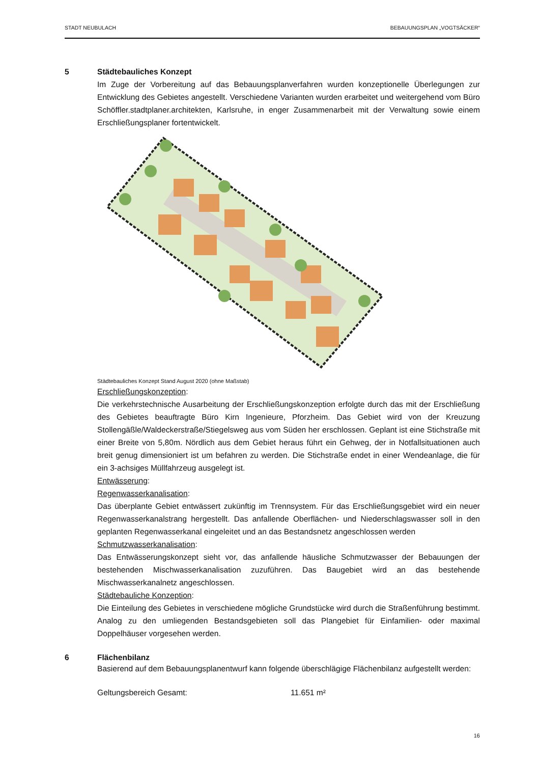STADT NEUBULACH BEBAUUNGSPLAN „VOGTSÄCKER“
5 Städtebauliches Konzept
Im Zuge der Vorbereitung auf das Bebauungsplanverfahren wurden konzeptionelle Überlegungen zur Entwicklung des Gebietes angestellt. Verschiedene Varianten wurden erarbeitet und weitergehend vom Büro Schöffler.stadtplaner.architekten, Karlsruhe, in enger Zusammenarbeit mit der Verwaltung sowie einem Erschließungsplaner fortentwickelt.
Städtebauliches Konzept Stand August 2020 (ohne Maßstab)
Erschließungskonzeption:
Die verkehrstechnische Ausarbeitung der Erschließungskonzeption erfolgte durch das mit der Erschließung des Gebietes beauftragte Büro Kirn Ingenieure, Pforzheim. Das Gebiet wird von der Kreuzung Stollengäßle/Waldeckerstraße/Stiegelsweg aus vom Süden her erschlossen. Geplant ist eine Stichstraße mit einer Breite von 5,80m. Nördlich aus dem Gebiet heraus führt ein Gehweg, der in Notfallsituationen auch breit genug dimensioniert ist um befahren zu werden. Die Stichstraße endet in einer Wendeanlage, die für ein 3-achsiges Müllfahrzeug ausgelegt ist.
Entwässerung:
Regenwasserkanalisation:
Das überplante Gebiet entwässert zukünftig im Trennsystem. Für das Erschließungsgebiet wird ein neuer Regenwasserkanalstrang hergestellt. Das anfallende Oberflächen- und Niederschlagswasser soll in den geplanten Regenwasserkanal eingeleitet und an das Bestandsnetz angeschlossen werden
Schmutzwasserkanalisation:
Das Entwässerungskonzept sieht vor, das anfallende häusliche Schmutzwasser der Bebauungen der bestehenden Mischwasserkanalisation zuzuführen. Das Baugebiet wird an das bestehende Mischwasserkanalnetz angeschlossen.
Städtebauliche Konzeption:
Die Einteilung des Gebietes in verschiedene mögliche Grundstücke wird durch die Straßenführung bestimmt. Analog zu den umliegenden Bestandsgebieten soll das Plangebiet für Einfamilien- oder maximal Doppelhäuser vorgesehen werden.
6 Flächenbilanz
Basierend auf dem Bebauungsplanentwurf kann folgende überschlägige Flächenbilanz aufgestellt werden:
Geltungsbereich Gesamt: 11.651 m²
16